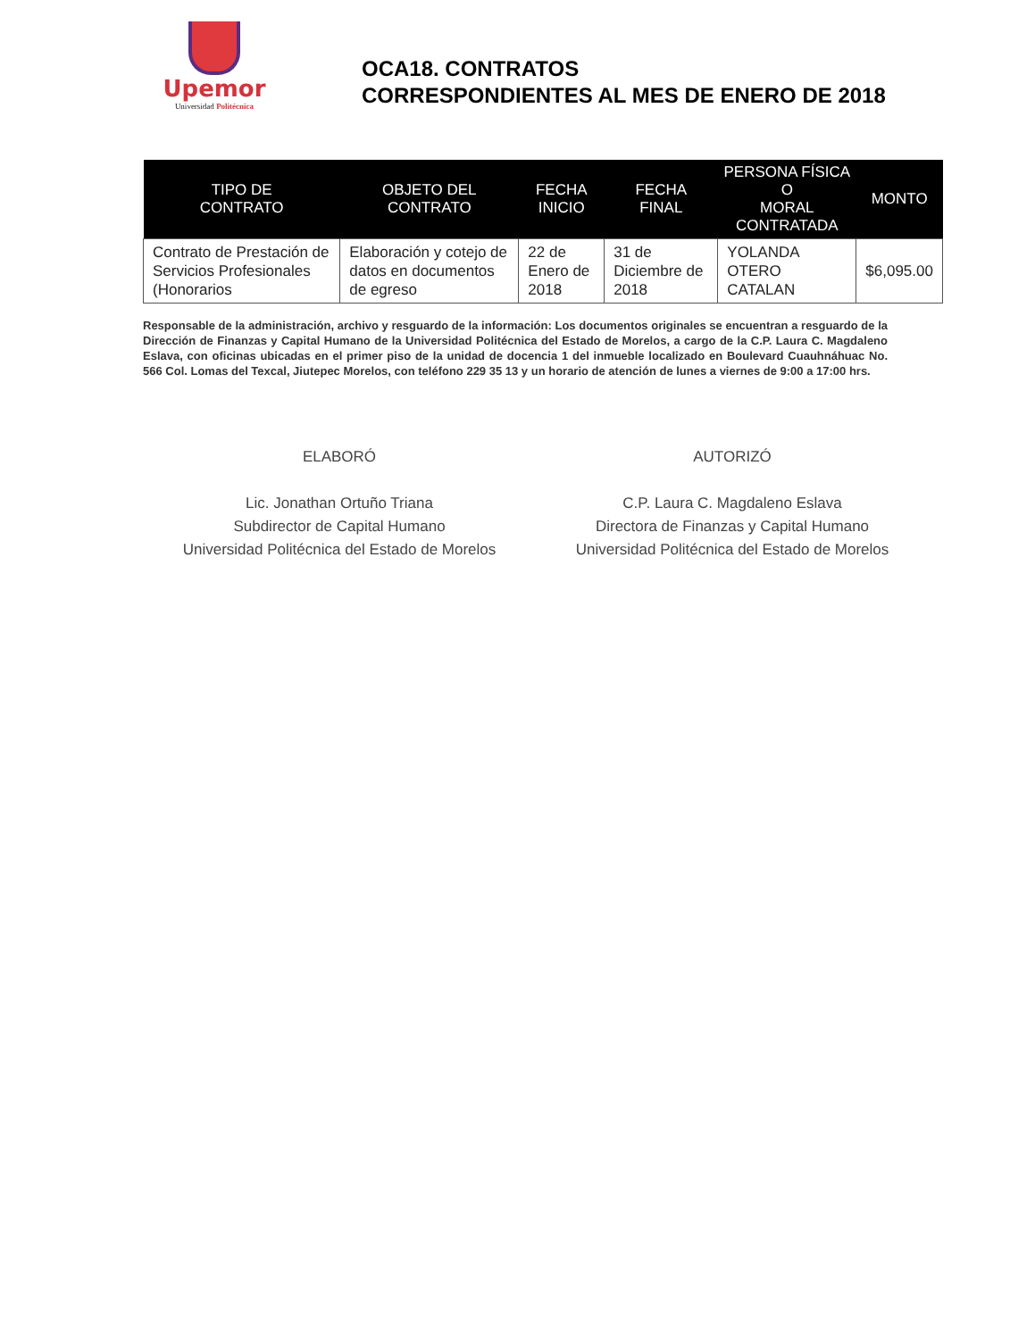Upemor
Universidad Politécnica
OCA18. CONTRATOS
CORRESPONDIENTES AL MES DE ENERO DE 2018
| TIPO DE CONTRATO | OBJETO DEL CONTRATO | FECHA INICIO | FECHA FINAL | PERSONA FÍSICA O MORAL CONTRATADA | MONTO |
| --- | --- | --- | --- | --- | --- |
| Contrato de Prestación de Servicios Profesionales (Honorarios | Elaboración y cotejo de datos en documentos de egreso | 22 de Enero de 2018 | 31 de Diciembre de 2018 | YOLANDA OTERO CATALAN | $6,095.00 |
Responsable de la administración, archivo y resguardo de la información: Los documentos originales se encuentran a resguardo de la Dirección de Finanzas y Capital Humano de la Universidad Politécnica del Estado de Morelos, a cargo de la C.P. Laura C. Magdaleno Eslava, con oficinas ubicadas en el primer piso de la unidad de docencia 1 del inmueble localizado en Boulevard Cuauhnáhuac No. 566 Col. Lomas del Texcal, Jiutepec Morelos, con teléfono 229 35 13 y un horario de atención de lunes a viernes de 9:00 a 17:00 hrs.
ELABORÓ
Lic. Jonathan Ortuño Triana
Subdirector de Capital Humano
Universidad Politécnica del Estado de Morelos
AUTORIZÓ
C.P. Laura C. Magdaleno Eslava
Directora de Finanzas y Capital Humano
Universidad Politécnica del Estado de Morelos